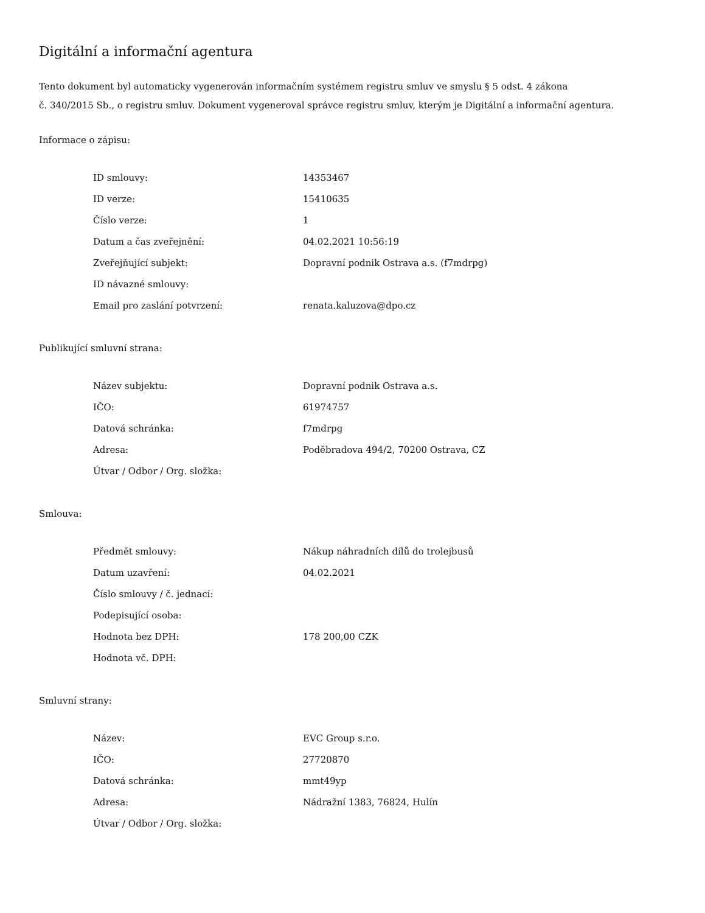Digitální a informační agentura
Tento dokument byl automaticky vygenerován informačním systémem registru smluv ve smyslu § 5 odst. 4 zákona
č. 340/2015 Sb., o registru smluv. Dokument vygeneroval správce registru smluv, kterým je Digitální a informační agentura.
Informace o zápisu:
| ID smlouvy: | 14353467 |
| ID verze: | 15410635 |
| Číslo verze: | 1 |
| Datum a čas zveřejnění: | 04.02.2021 10:56:19 |
| Zveřejňující subjekt: | Dopravní podnik Ostrava a.s. (f7mdrpg) |
| ID návazné smlouvy: | |
| Email pro zaslání potvrzení: | renata.kaluzova@dpo.cz |
Publikující smluvní strana:
| Název subjektu: | Dopravní podnik Ostrava a.s. |
| IČO: | 61974757 |
| Datová schránka: | f7mdrpg |
| Adresa: | Poděbradova 494/2, 70200 Ostrava, CZ |
| Útvar / Odbor / Org. složka: | |
Smlouva:
| Předmět smlouvy: | Nákup náhradních dílů do trolejbusů |
| Datum uzavření: | 04.02.2021 |
| Číslo smlouvy / č. jednací: | |
| Podepisující osoba: | |
| Hodnota bez DPH: | 178 200,00 CZK |
| Hodnota vč. DPH: | |
Smluvní strany:
| Název: | EVC Group s.r.o. |
| IČO: | 27720870 |
| Datová schránka: | mmt49yp |
| Adresa: | Nádražní 1383, 76824, Hulín |
| Útvar / Odbor / Org. složka: | |